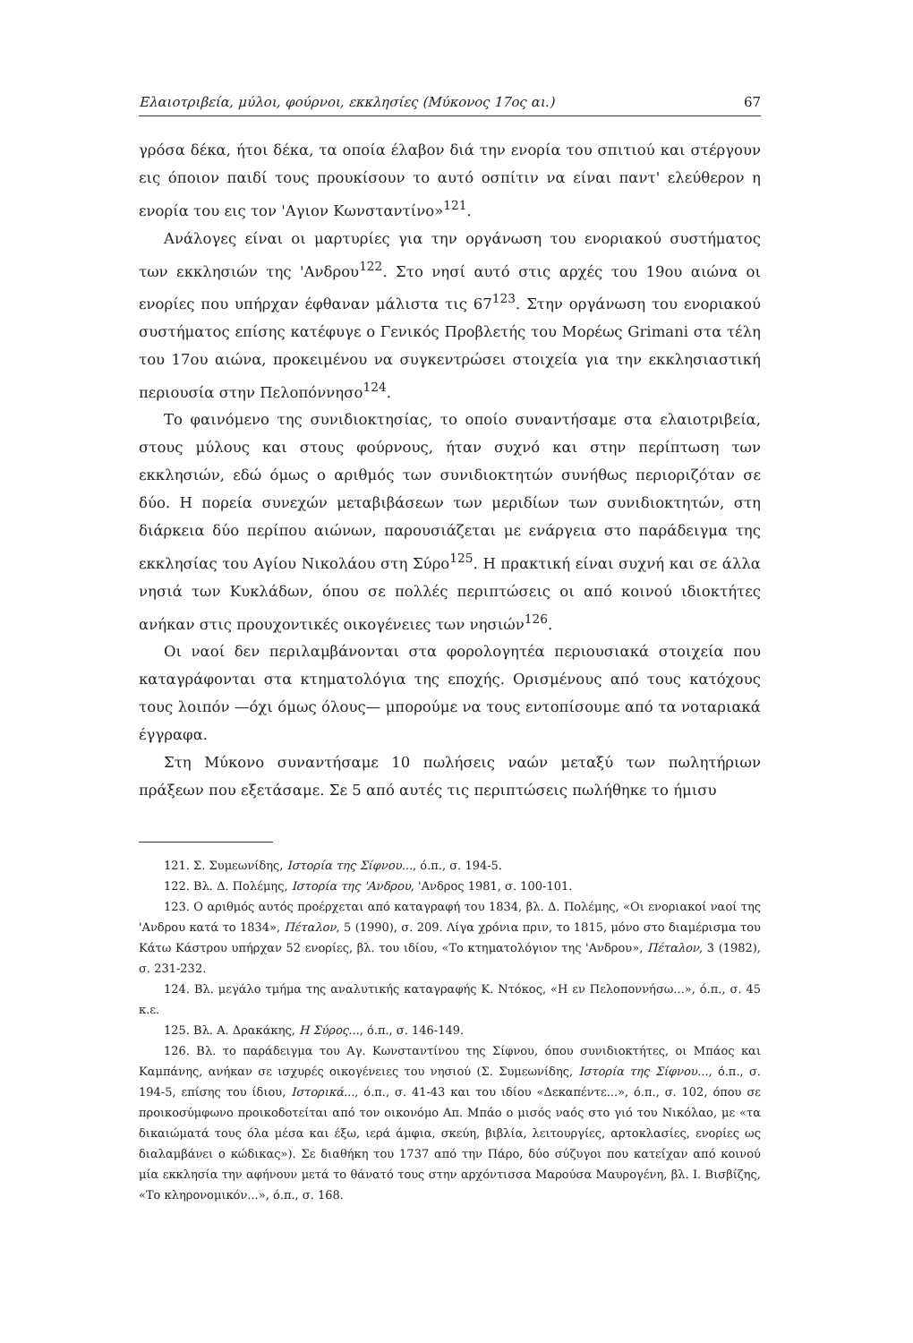Ελαιοτριβεία, μύλοι, φούρνοι, εκκλησίες (Μύκονος 17ος αι.) 67
γρόσα δέκα, ήτοι δέκα, τα οποία έλαβον διά την ενορία του σπιτιού και στέργουν εις όποιον παιδί τους προυκίσουν το αυτό οσπίτιν να είναι παντ' ελεύθερον η ενορία του εις τον 'Αγιον Κωνσταντίνο»<sup>121</sup>.
Ανάλογες είναι οι μαρτυρίες για την οργάνωση του ενοριακού συστήματος των εκκλησιών της 'Ανδρου<sup>122</sup>. Στο νησί αυτό στις αρχές του 19ου αιώνα οι ενορίες που υπήρχαν έφθαναν μάλιστα τις 67<sup>123</sup>. Στην οργάνωση του ενοριακού συστήματος επίσης κατέφυγε ο Γενικός Προβλετής του Μορέως Grimani στα τέλη του 17ου αιώνα, προκειμένου να συγκεντρώσει στοιχεία για την εκκλησιαστική περιουσία στην Πελοπόννησο<sup>124</sup>.
Το φαινόμενο της συνιδιοκτησίας, το οποίο συναντήσαμε στα ελαιοτριβεία, στους μύλους και στους φούρνους, ήταν συχνό και στην περίπτωση των εκκλησιών, εδώ όμως ο αριθμός των συνιδιοκτητών συνήθως περιοριζόταν σε δύο. Η πορεία συνεχών μεταβιβάσεων των μεριδίων των συνιδιοκτητών, στη διάρκεια δύο περίπου αιώνων, παρουσιάζεται με ενάργεια στο παράδειγμα της εκκλησίας του Αγίου Νικολάου στη Σύρο<sup>125</sup>. Η πρακτική είναι συχνή και σε άλλα νησιά των Κυκλάδων, όπου σε πολλές περιπτώσεις οι από κοινού ιδιοκτήτες ανήκαν στις προυχοντικές οικογένειες των νησιών<sup>126</sup>.
Οι ναοί δεν περιλαμβάνονται στα φορολογητέα περιουσιακά στοιχεία που καταγράφονται στα κτηματολόγια της εποχής. Ορισμένους από τους κατόχους τους λοιπόν —όχι όμως όλους— μπορούμε να τους εντοπίσουμε από τα νοταριακά έγγραφα.
Στη Μύκονο συναντήσαμε 10 πωλήσεις ναών μεταξύ των πωλητήριων πράξεων που εξετάσαμε. Σε 5 από αυτές τις περιπτώσεις πωλήθηκε το ήμισυ
121. Σ. Συμεωνίδης, Ιστορία της Σίφνου..., ό.π., σ. 194-5.
122. Βλ. Δ. Πολέμης, Ιστορία της 'Ανδρου, 'Ανδρος 1981, σ. 100-101.
123. Ο αριθμός αυτός προέρχεται από καταγραφή του 1834, βλ. Δ. Πολέμης, «Οι ενοριακοί ναοί της 'Ανδρου κατά το 1834», Πέταλον, 5 (1990), σ. 209. Λίγα χρόνια πριν, το 1815, μόνο στο διαμέρισμα του Κάτω Κάστρου υπήρχαν 52 ενορίες, βλ. του ιδίου, «Το κτηματολόγιον της 'Ανδρου», Πέταλον, 3 (1982), σ. 231-232.
124. Βλ. μεγάλο τμήμα της αναλυτικής καταγραφής Κ. Ντόκος, «Η εν Πελοποννήσω...», ό.π., σ. 45 κ.ε.
125. Βλ. Α. Δρακάκης, Η Σύρος..., ό.π., σ. 146-149.
126. Βλ. το παράδειγμα του Αγ. Κωνσταντίνου της Σίφνου, όπου συνιδιοκτήτες, οι Μπάος και Καμπάνης, ανήκαν σε ισχυρές οικογένειες του νησιού (Σ. Συμεωνίδης, Ιστορία της Σίφνου..., ό.π., σ. 194-5, επίσης του ίδιου, Ιστορικά..., ό.π., σ. 41-43 και του ιδίου «Δεκαπέντε...», ό.π., σ. 102, όπου σε προικοσύμφωνο προικοδοτείται από τον οικονόμο Απ. Μπάο ο μισός ναός στο γιό του Νικόλαο, με «τα δικαιώματά τους όλα μέσα και έξω, ιερά άμφια, σκεύη, βιβλία, λειτουργίες, αρτοκλασίες, ενορίες ως διαλαμβάνει ο κώδικας»). Σε διαθήκη του 1737 από την Πάρο, δύο σύζυγοι που κατείχαν από κοινού μία εκκλησία την αφήνουν μετά το θάνατό τους στην αρχόντισσα Μαρούσα Μαυρογένη, βλ. Ι. Βισβίζης, «Το κληρονομικόν...», ό.π., σ. 168.